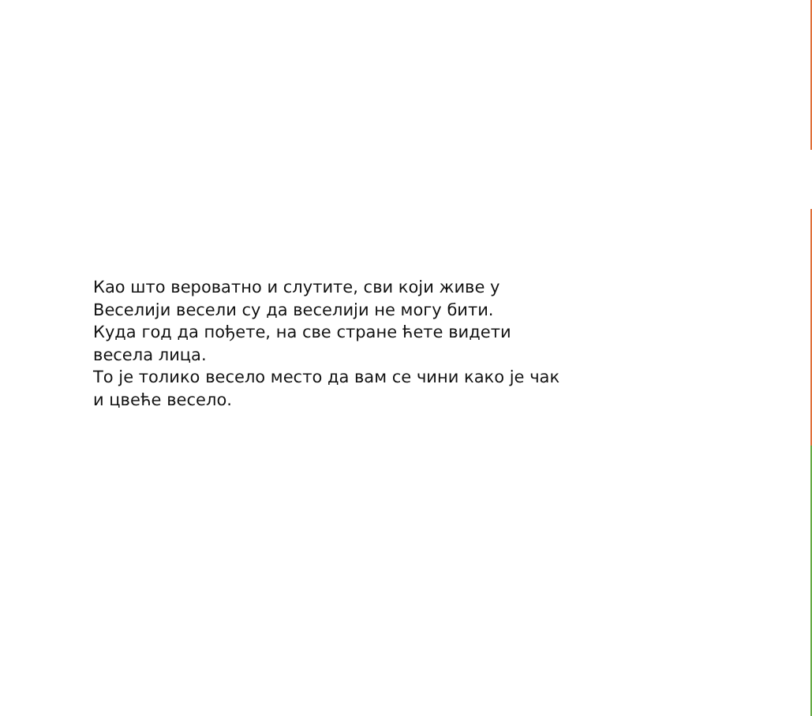Као што вероватно и слутите, сви који живе у
Веселији весели су да веселији не могу бити.
Куда год да пођете, на све стране ћете видети
весела лица.
То је толико весело место да вам се чини како је чак
и цвеће весело.